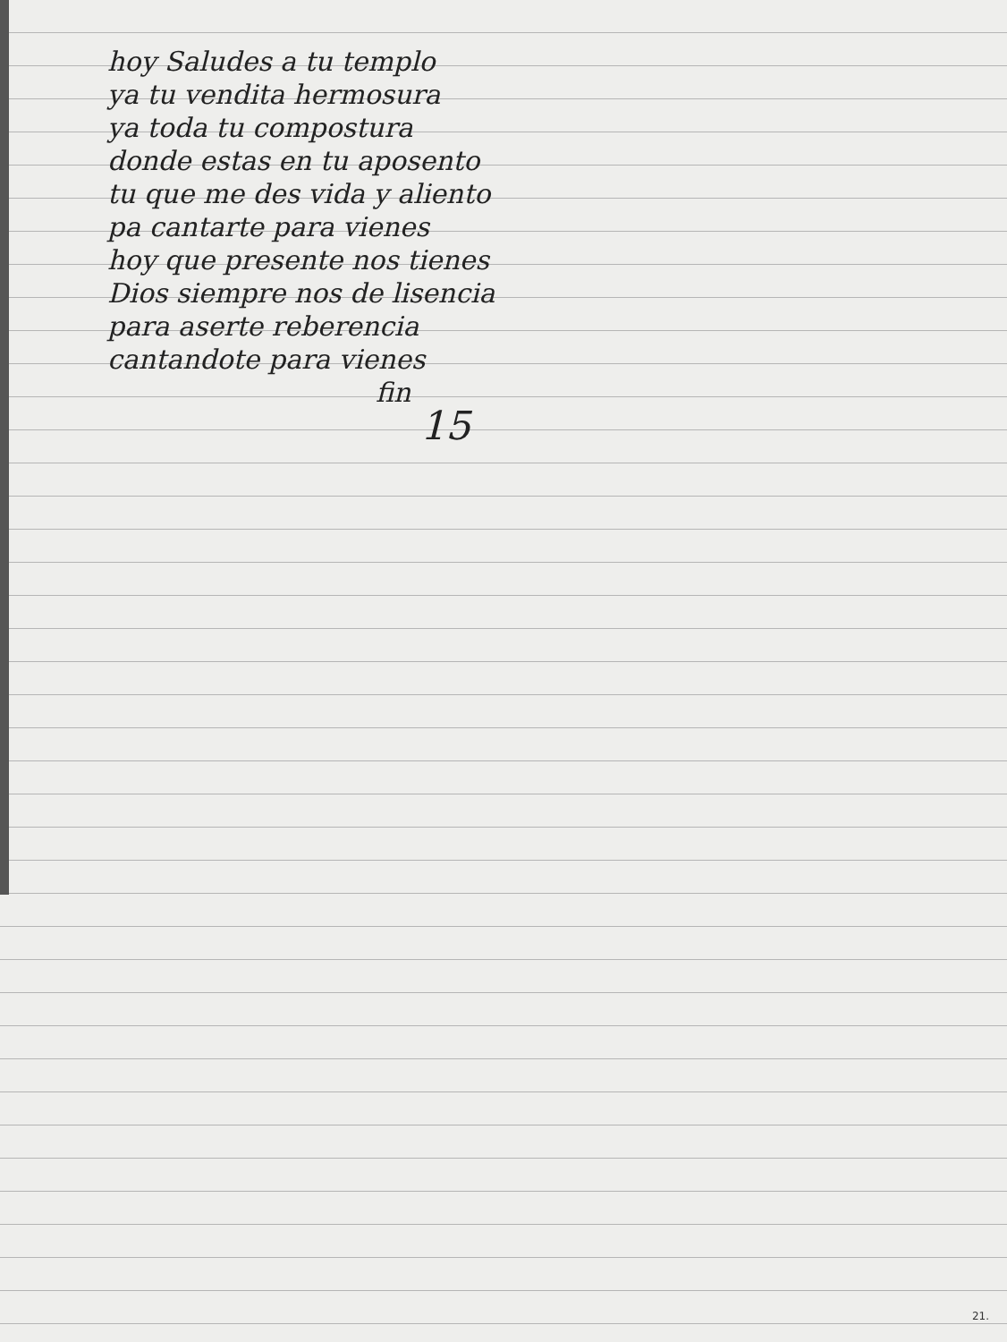hoy Saludes a tu templo
ya tu vendita hermosura
ya toda tu compostura
donde estas en tu aposento
tu que me des vida y aliento
pa cantarte para vienes
hoy que presente nos tienes
Dios siempre nos de lisencia
para aserte reberencia
cantandote para vienes
fin
15
21.